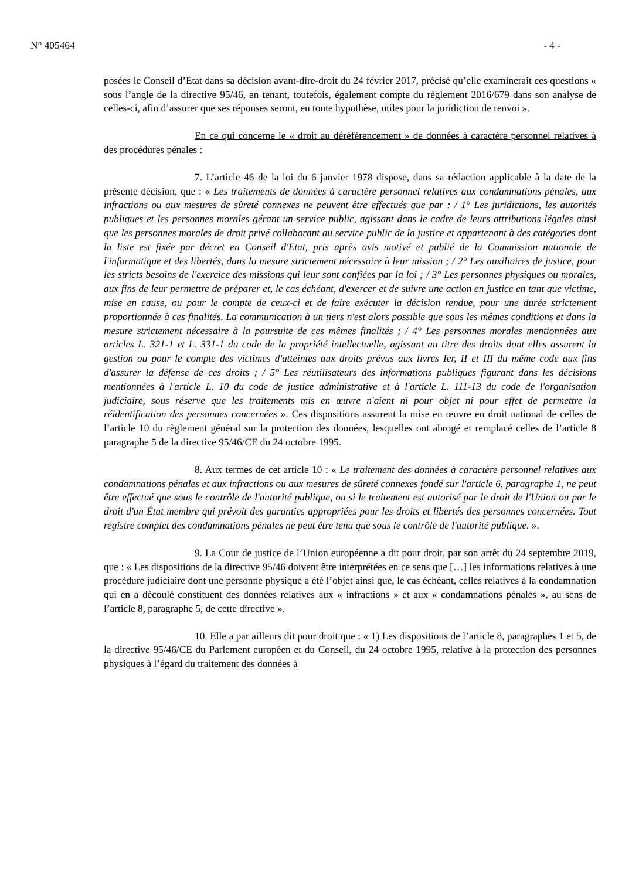N° 405464 - 4 -
posées le Conseil d’Etat dans sa décision avant-dire-droit du 24 février 2017, précisé qu’elle examinerait ces questions « sous l’angle de la directive 95/46, en tenant, toutefois, également compte du règlement 2016/679 dans son analyse de celles-ci, afin d’assurer que ses réponses seront, en toute hypothèse, utiles pour la juridiction de renvoi ».
En ce qui concerne le « droit au déréférencement » de données à caractère personnel relatives à des procédures pénales :
7. L’article 46 de la loi du 6 janvier 1978 dispose, dans sa rédaction applicable à la date de la présente décision, que : « Les traitements de données à caractère personnel relatives aux condamnations pénales, aux infractions ou aux mesures de sûreté connexes ne peuvent être effectués que par : / 1° Les juridictions, les autorités publiques et les personnes morales gérant un service public, agissant dans le cadre de leurs attributions légales ainsi que les personnes morales de droit privé collaborant au service public de la justice et appartenant à des catégories dont la liste est fixée par décret en Conseil d'Etat, pris après avis motivé et publié de la Commission nationale de l'informatique et des libertés, dans la mesure strictement nécessaire à leur mission ; / 2° Les auxiliaires de justice, pour les stricts besoins de l'exercice des missions qui leur sont confiées par la loi ; / 3° Les personnes physiques ou morales, aux fins de leur permettre de préparer et, le cas échéant, d'exercer et de suivre une action en justice en tant que victime, mise en cause, ou pour le compte de ceux-ci et de faire exécuter la décision rendue, pour une durée strictement proportionnée à ces finalités. La communication à un tiers n'est alors possible que sous les mêmes conditions et dans la mesure strictement nécessaire à la poursuite de ces mêmes finalités ; / 4° Les personnes morales mentionnées aux articles L. 321-1 et L. 331-1 du code de la propriété intellectuelle, agissant au titre des droits dont elles assurent la gestion ou pour le compte des victimes d'atteintes aux droits prévus aux livres Ier, II et III du même code aux fins d'assurer la défense de ces droits ; / 5° Les réutilisateurs des informations publiques figurant dans les décisions mentionnées à l'article L. 10 du code de justice administrative et à l'article L. 111-13 du code de l'organisation judiciaire, sous réserve que les traitements mis en œuvre n'aient ni pour objet ni pour effet de permettre la réidentification des personnes concernées ». Ces dispositions assurent la mise en œuvre en droit national de celles de l’article 10 du règlement général sur la protection des données, lesquelles ont abrogé et remplacé celles de l’article 8 paragraphe 5 de la directive 95/46/CE du 24 octobre 1995.
8. Aux termes de cet article 10 : « Le traitement des données à caractère personnel relatives aux condamnations pénales et aux infractions ou aux mesures de sûreté connexes fondé sur l'article 6, paragraphe 1, ne peut être effectué que sous le contrôle de l'autorité publique, ou si le traitement est autorisé par le droit de l'Union ou par le droit d'un État membre qui prévoit des garanties appropriées pour les droits et libertés des personnes concernées. Tout registre complet des condamnations pénales ne peut être tenu que sous le contrôle de l'autorité publique. ».
9. La Cour de justice de l’Union européenne a dit pour droit, par son arrêt du 24 septembre 2019, que : « Les dispositions de la directive 95/46 doivent être interprétées en ce sens que […] les informations relatives à une procédure judiciaire dont une personne physique a été l’objet ainsi que, le cas échéant, celles relatives à la condamnation qui en a découlé constituent des données relatives aux « infractions » et aux « condamnations pénales », au sens de l’article 8, paragraphe 5, de cette directive ».
10. Elle a par ailleurs dit pour droit que : « 1) Les dispositions de l’article 8, paragraphes 1 et 5, de la directive 95/46/CE du Parlement européen et du Conseil, du 24 octobre 1995, relative à la protection des personnes physiques à l’égard du traitement des données à